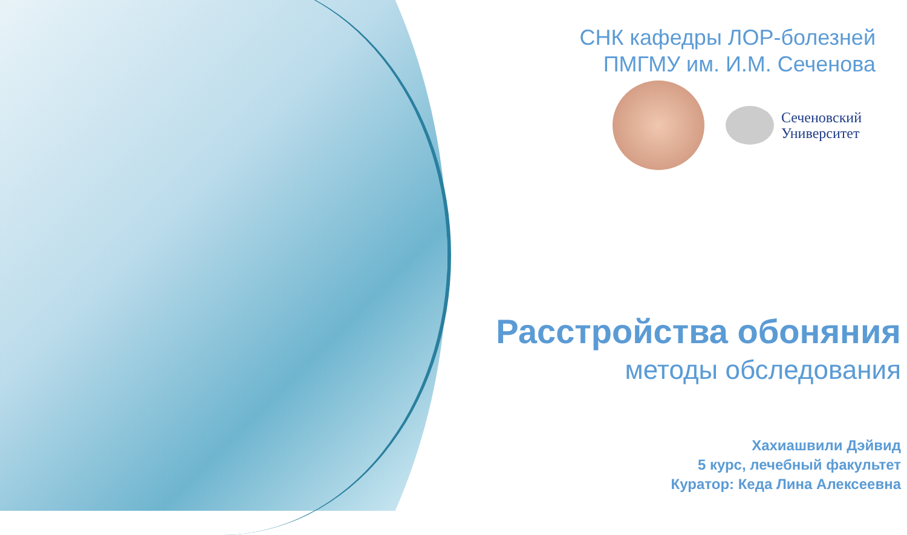СНК кафедры ЛОР-болезней
ПМГМУ им. И.М. Сеченова
Сеченовский
Университет
Расстройства обоняния
методы обследования
Хахиашвили Дэйвид
5 курс, лечебный факультет
Куратор: Кеда Лина Алексеевна